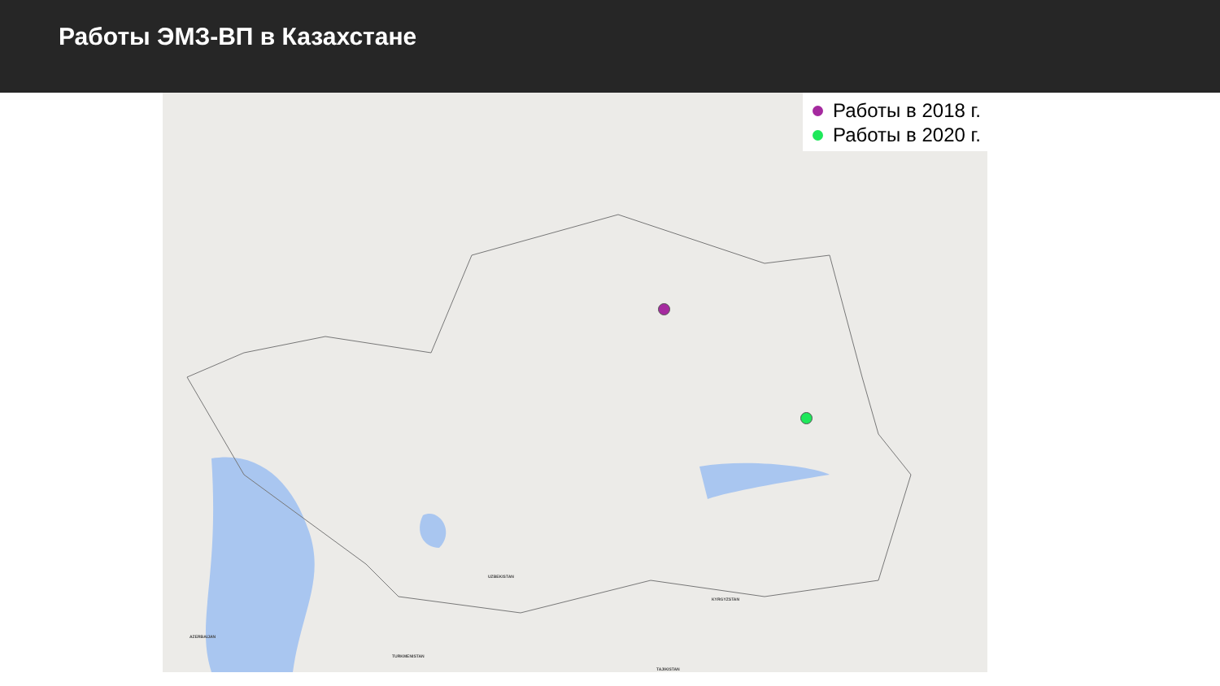Работы ЭМЗ-ВП в Казахстане
Работы в 2018 г.
Работы в 2020 г.
UZBEKISTAN
KYRGYZSTAN
AZERBAIJAN
TURKMENISTAN
TAJIKISTAN